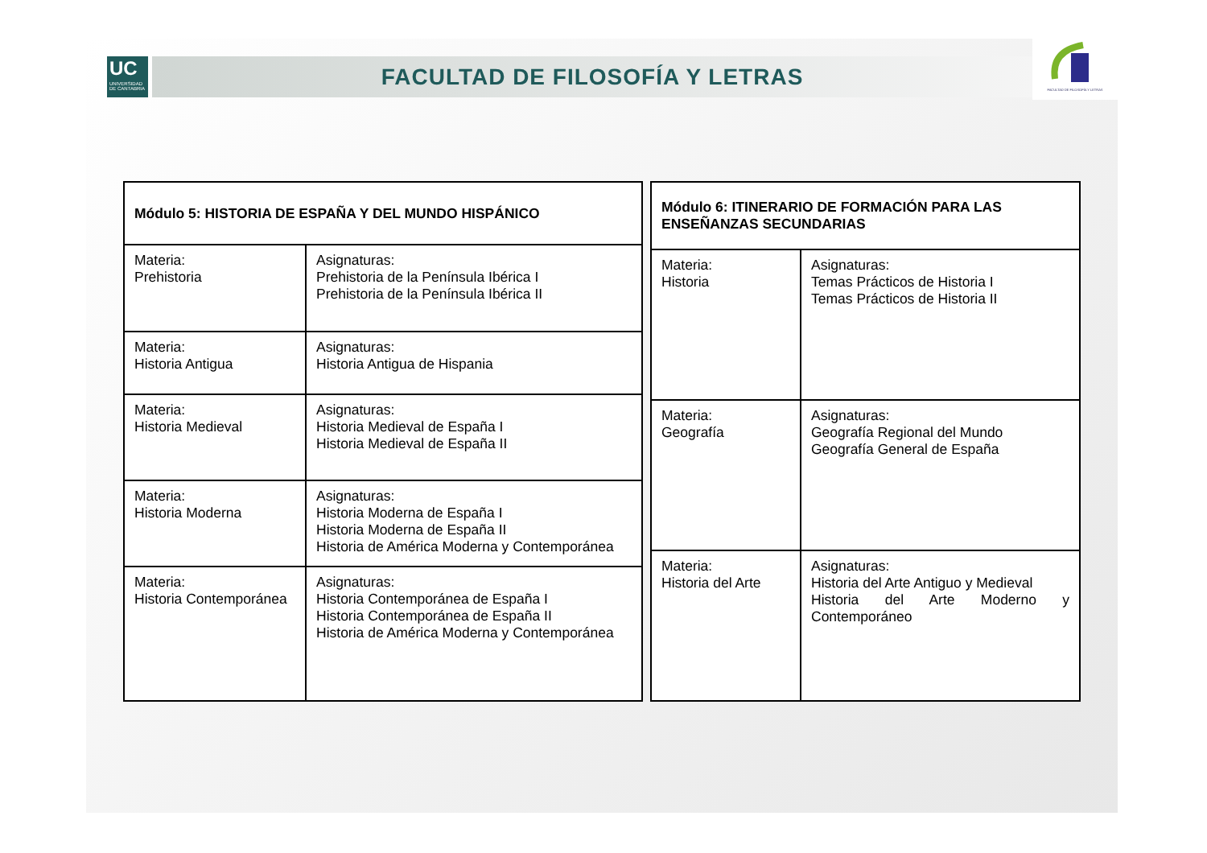UC
UNIVERSIDAD DE CANTABRIA
FACULTAD DE FILOSOFÍA Y LETRAS
FACULTAD DE FILOSOFÍA Y LETRAS
| Módulo 5: HISTORIA DE ESPAÑA Y DEL MUNDO HISPÁNICO | |
| --- | --- |
| Materia: Prehistoria | Asignaturas: Prehistoria de la Península Ibérica I Prehistoria de la Península Ibérica II |
| Materia: Historia Antigua | Asignaturas: Historia Antigua de Hispania |
| Materia: Historia Medieval | Asignaturas: Historia Medieval de España I Historia Medieval de España II |
| Materia: Historia Moderna | Asignaturas: Historia Moderna de España I Historia Moderna de España II Historia de América Moderna y Contemporánea |
| Materia: Historia Contemporánea | Asignaturas: Historia Contemporánea de España I Historia Contemporánea de España II Historia de América Moderna y Contemporánea |
| Módulo 6: ITINERARIO DE FORMACIÓN PARA LAS ENSEÑANZAS SECUNDARIAS | |
| --- | --- |
| Materia: Historia | Asignaturas: Temas Prácticos de Historia I Temas Prácticos de Historia II |
| Materia: Geografía | Asignaturas: Geografía Regional del Mundo Geografía General de España |
| Materia: Historia del Arte | Asignaturas: Historia del Arte Antiguo y Medieval Historia del Arte Moderno y Contemporáneo |